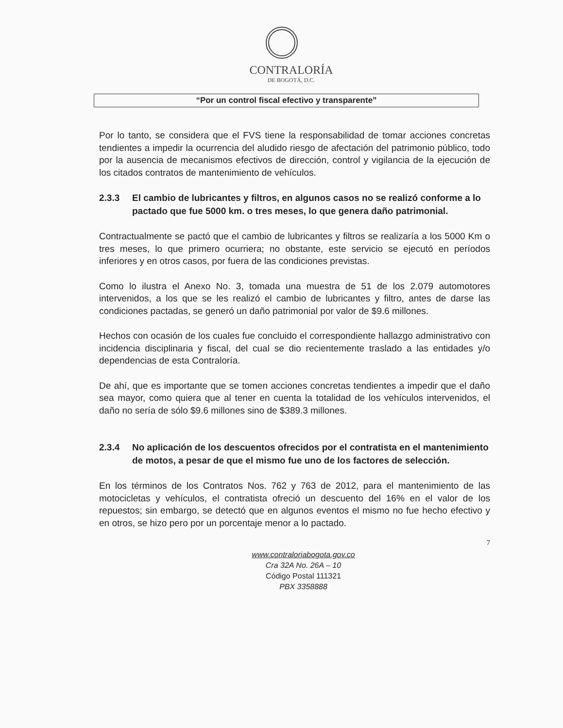CONTRALORÍA
DE BOGOTÁ, D.C.
“Por un control fiscal efectivo y transparente”
Por lo tanto, se considera que el FVS tiene la responsabilidad de tomar acciones concretas tendientes a impedir la ocurrencia del aludido riesgo de afectación del patrimonio público, todo por la ausencia de mecanismos efectivos de dirección, control y vigilancia de la ejecución de los citados contratos de mantenimiento de vehículos.
2.3.3 El cambio de lubricantes y filtros, en algunos casos no se realizó conforme a lo pactado que fue 5000 km. o tres meses, lo que genera daño patrimonial.
Contractualmente se pactó que el cambio de lubricantes y filtros se realizaría a los 5000 Km o tres meses, lo que primero ocurriera; no obstante, este servicio se ejecutó en períodos inferiores y en otros casos, por fuera de las condiciones previstas.
Como lo ilustra el Anexo No. 3, tomada una muestra de 51 de los 2.079 automotores intervenidos, a los que se les realizó el cambio de lubricantes y filtro, antes de darse las condiciones pactadas, se generó un daño patrimonial por valor de $9.6 millones.
Hechos con ocasión de los cuales fue concluido el correspondiente hallazgo administrativo con incidencia disciplinaria y fiscal, del cual se dio recientemente traslado a las entidades y/o dependencias de esta Contraloría.
De ahí, que es importante que se tomen acciones concretas tendientes a impedir que el daño sea mayor, como quiera que al tener en cuenta la totalidad de los vehículos intervenidos, el daño no sería de sólo $9.6 millones sino de $389.3 millones.
2.3.4 No aplicación de los descuentos ofrecidos por el contratista en el mantenimiento de motos, a pesar de que el mismo fue uno de los factores de selección.
En los términos de los Contratos Nos. 762 y 763 de 2012, para el mantenimiento de las motocicletas y vehículos, el contratista ofreció un descuento del 16% en el valor de los repuestos; sin embargo, se detectó que en algunos eventos el mismo no fue hecho efectivo y en otros, se hizo pero por un porcentaje menor a lo pactado.
7
www.contraloriabogota.gov.co
Cra 32A No. 26A – 10
Código Postal 111321
PBX 3358888